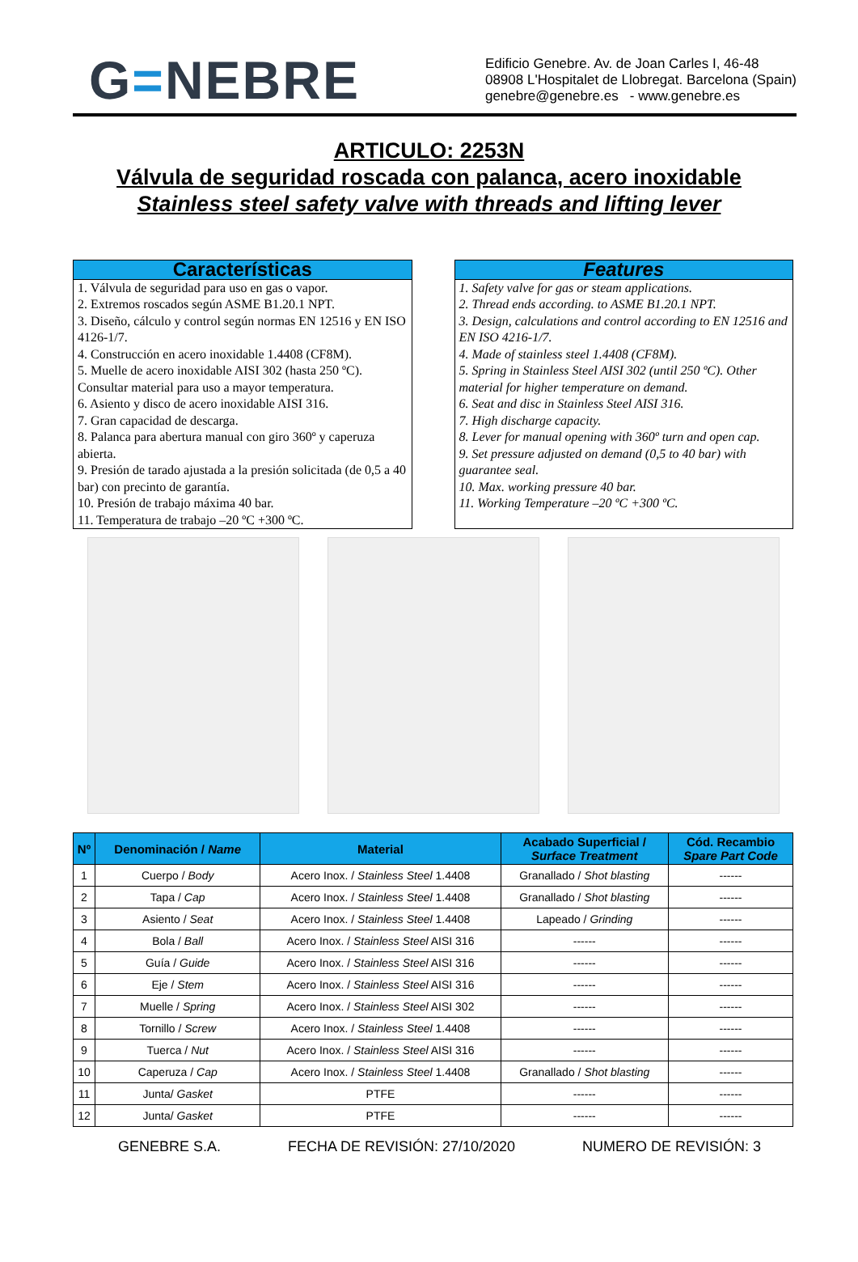G=NEBRE
Edificio Genebre. Av. de Joan Carles I, 46-48
08908 L'Hospitalet de Llobregat. Barcelona (Spain)
genebre@genebre.es - www.genebre.es
ARTICULO: 2253N
Válvula de seguridad roscada con palanca, acero inoxidable
Stainless steel safety valve with threads and lifting lever
Características
1. Válvula de seguridad para uso en gas o vapor.
2. Extremos roscados según ASME B1.20.1 NPT.
3. Diseño, cálculo y control según normas EN 12516 y EN ISO 4126-1/7.
4. Construcción en acero inoxidable 1.4408 (CF8M).
5. Muelle de acero inoxidable AISI 302 (hasta 250 ºC). Consultar material para uso a mayor temperatura.
6. Asiento y disco de acero inoxidable AISI 316.
7. Gran capacidad de descarga.
8. Palanca para abertura manual con giro 360º y caperuza abierta.
9. Presión de tarado ajustada a la presión solicitada (de 0,5 a 40 bar) con precinto de garantía.
10. Presión de trabajo máxima 40 bar.
11. Temperatura de trabajo –20 ºC +300 ºC.
Features
1. Safety valve for gas or steam applications.
2. Thread ends according. to ASME B1.20.1 NPT.
3. Design, calculations and control according to EN 12516 and EN ISO 4216-1/7.
4. Made of stainless steel 1.4408 (CF8M).
5. Spring in Stainless Steel AISI 302 (until 250 ºC). Other material for higher temperature on demand.
6. Seat and disc in Stainless Steel AISI 316.
7. High discharge capacity.
8. Lever for manual opening with 360º turn and open cap.
9. Set pressure adjusted on demand (0,5 to 40 bar) with guarantee seal.
10. Max. working pressure 40 bar.
11. Working Temperature –20 ºC +300 ºC.
| Nº | Denominación / Name | Material | Acabado Superficial / Surface Treatment | Cód. Recambio Spare Part Code |
| --- | --- | --- | --- | --- |
| 1 | Cuerpo / Body | Acero Inox. / Stainless Steel 1.4408 | Granallado / Shot blasting | ------ |
| 2 | Tapa / Cap | Acero Inox. / Stainless Steel 1.4408 | Granallado / Shot blasting | ------ |
| 3 | Asiento / Seat | Acero Inox. / Stainless Steel 1.4408 | Lapeado / Grinding | ------ |
| 4 | Bola / Ball | Acero Inox. / Stainless Steel AISI 316 | ------ | ------ |
| 5 | Guía / Guide | Acero Inox. / Stainless Steel AISI 316 | ------ | ------ |
| 6 | Eje / Stem | Acero Inox. / Stainless Steel AISI 316 | ------ | ------ |
| 7 | Muelle / Spring | Acero Inox. / Stainless Steel AISI 302 | ------ | ------ |
| 8 | Tornillo / Screw | Acero Inox. / Stainless Steel 1.4408 | ------ | ------ |
| 9 | Tuerca / Nut | Acero Inox. / Stainless Steel AISI 316 | ------ | ------ |
| 10 | Caperuza / Cap | Acero Inox. / Stainless Steel 1.4408 | Granallado / Shot blasting | ------ |
| 11 | Junta/ Gasket | PTFE | ------ | ------ |
| 12 | Junta/ Gasket | PTFE | ------ | ------ |
GENEBRE S.A. FECHA DE REVISIÓN: 27/10/2020 NUMERO DE REVISIÓN: 3